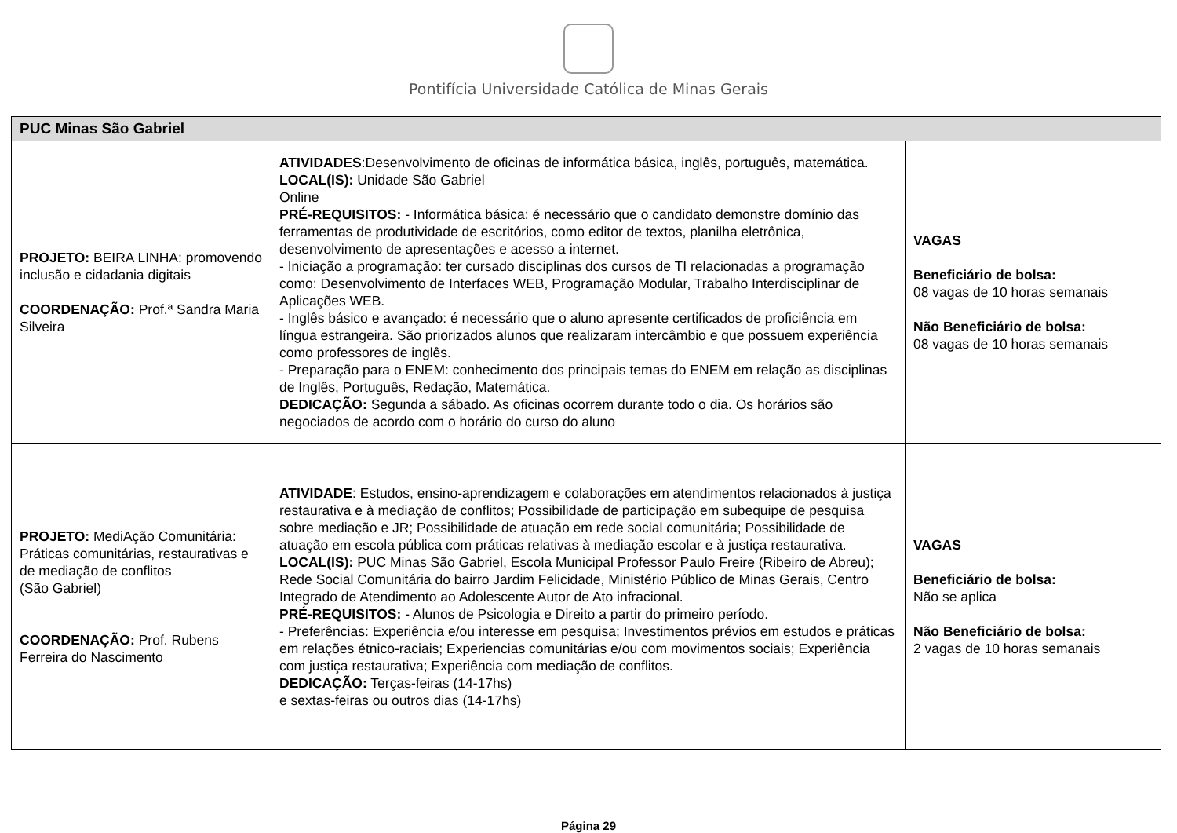Pontifícia Universidade Católica de Minas Gerais
| PUC Minas São Gabriel | | |
| --- | --- | --- |
| PROJETO: BEIRA LINHA: promovendo inclusão e cidadania digitais COORDENAÇÃO: Prof.ª Sandra Maria Silveira | ATIVIDADES :Desenvolvimento de oficinas de informática básica, inglês, português, matemática. LOCAL(IS): Unidade São Gabriel Online PRÉ-REQUISITOS: - Informática básica: é necessário que o candidato demonstre domínio das ferramentas de produtividade de escritórios, como editor de textos, planilha eletrônica, desenvolvimento de apresentações e acesso a internet. - Iniciação a programação: ter cursado disciplinas dos cursos de TI relacionadas a programação como: Desenvolvimento de Interfaces WEB, Programação Modular, Trabalho Interdisciplinar de Aplicações WEB. - Inglês básico e avançado: é necessário que o aluno apresente certificados de proficiência em língua estrangeira. São priorizados alunos que realizaram intercâmbio e que possuem experiência como professores de inglês. - Preparação para o ENEM: conhecimento dos principais temas do ENEM em relação as disciplinas de Inglês, Português, Redação, Matemática. DEDICAÇÃO: Segunda a sábado. As oficinas ocorrem durante todo o dia. Os horários são negociados de acordo com o horário do curso do aluno | VAGAS Beneficiário de bolsa: 08 vagas de 10 horas semanais Não Beneficiário de bolsa: 08 vagas de 10 horas semanais |
| PROJETO: MediAção Comunitária: Práticas comunitárias, restaurativas e de mediação de conflitos (São Gabriel) COORDENAÇÃO: Prof. Rubens Ferreira do Nascimento | ATIVIDADE : Estudos, ensino-aprendizagem e colaborações em atendimentos relacionados à justiça restaurativa e à mediação de conflitos; Possibilidade de participação em subequipe de pesquisa sobre mediação e JR; Possibilidade de atuação em rede social comunitária; Possibilidade de atuação em escola pública com práticas relativas à mediação escolar e à justiça restaurativa. LOCAL(IS): PUC Minas São Gabriel, Escola Municipal Professor Paulo Freire (Ribeiro de Abreu); Rede Social Comunitária do bairro Jardim Felicidade, Ministério Público de Minas Gerais, Centro Integrado de Atendimento ao Adolescente Autor de Ato infracional. PRÉ-REQUISITOS: - Alunos de Psicologia e Direito a partir do primeiro período. - Preferências: Experiência e/ou interesse em pesquisa; Investimentos prévios em estudos e práticas em relações étnico-raciais; Experiencias comunitárias e/ou com movimentos sociais; Experiência com justiça restaurativa; Experiência com mediação de conflitos. DEDICAÇÃO: Terças-feiras (14-17hs) e sextas-feiras ou outros dias (14-17hs) | VAGAS Beneficiário de bolsa: Não se aplica Não Beneficiário de bolsa: 2 vagas de 10 horas semanais |
Página 29